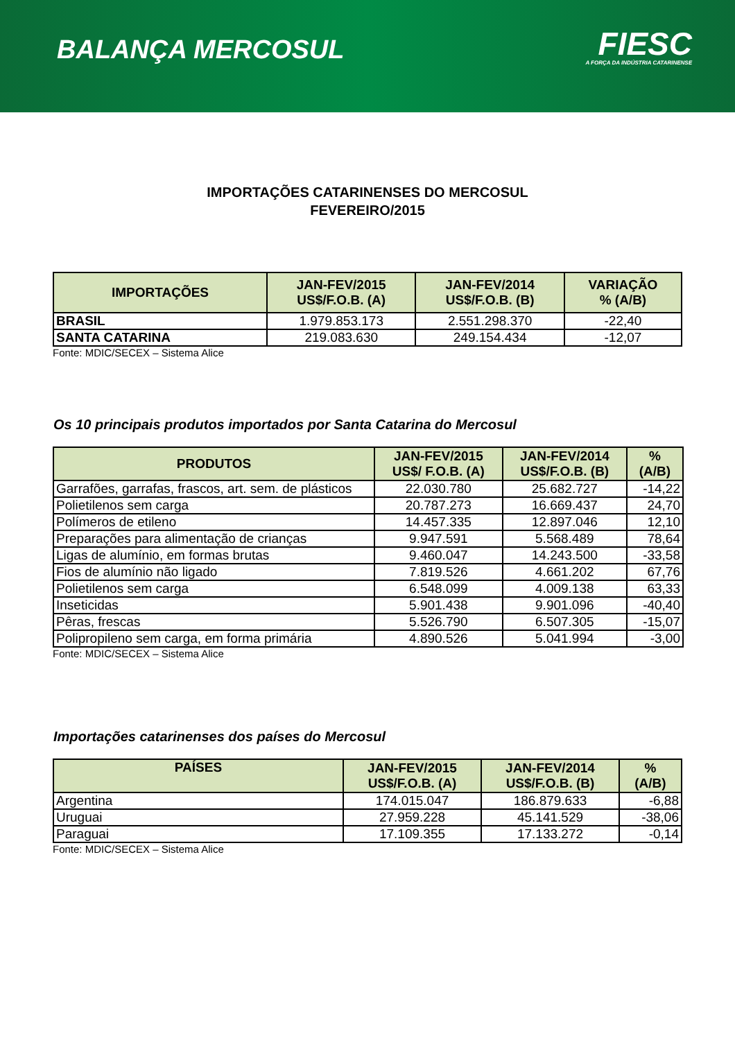BALANÇA MERCOSUL
FIESC
A FORÇA DA INDÚSTRIA CATARINENSE
IMPORTAÇÕES CATARINENSES DO MERCOSUL
FEVEREIRO/2015
| IMPORTAÇÕES | JAN-FEV/2015 US$/F.O.B. (A) | JAN-FEV/2014 US$/F.O.B. (B) | VARIAÇÃO % (A/B) |
| --- | --- | --- | --- |
| BRASIL | 1.979.853.173 | 2.551.298.370 | -22,40 |
| SANTA CATARINA | 219.083.630 | 249.154.434 | -12,07 |
Fonte: MDIC/SECEX – Sistema Alice
Os 10 principais produtos importados por Santa Catarina do Mercosul
| PRODUTOS | JAN-FEV/2015 US$/ F.O.B. (A) | JAN-FEV/2014 US$/F.O.B. (B) | % (A/B) |
| --- | --- | --- | --- |
| Garrafões, garrafas, frascos, art. sem. de plásticos | 22.030.780 | 25.682.727 | -14,22 |
| Polietilenos sem carga | 20.787.273 | 16.669.437 | 24,70 |
| Polímeros de etileno | 14.457.335 | 12.897.046 | 12,10 |
| Preparações para alimentação de crianças | 9.947.591 | 5.568.489 | 78,64 |
| Ligas de alumínio, em formas brutas | 9.460.047 | 14.243.500 | -33,58 |
| Fios de alumínio não ligado | 7.819.526 | 4.661.202 | 67,76 |
| Polietilenos sem carga | 6.548.099 | 4.009.138 | 63,33 |
| Inseticidas | 5.901.438 | 9.901.096 | -40,40 |
| Pêras, frescas | 5.526.790 | 6.507.305 | -15,07 |
| Polipropileno sem carga, em forma primária | 4.890.526 | 5.041.994 | -3,00 |
Fonte: MDIC/SECEX – Sistema Alice
Importações catarinenses dos países do Mercosul
| PAÍSES | JAN-FEV/2015 US$/F.O.B. (A) | JAN-FEV/2014 US$/F.O.B. (B) | % (A/B) |
| --- | --- | --- | --- |
| Argentina | 174.015.047 | 186.879.633 | -6,88 |
| Uruguai | 27.959.228 | 45.141.529 | -38,06 |
| Paraguai | 17.109.355 | 17.133.272 | -0,14 |
Fonte: MDIC/SECEX – Sistema Alice